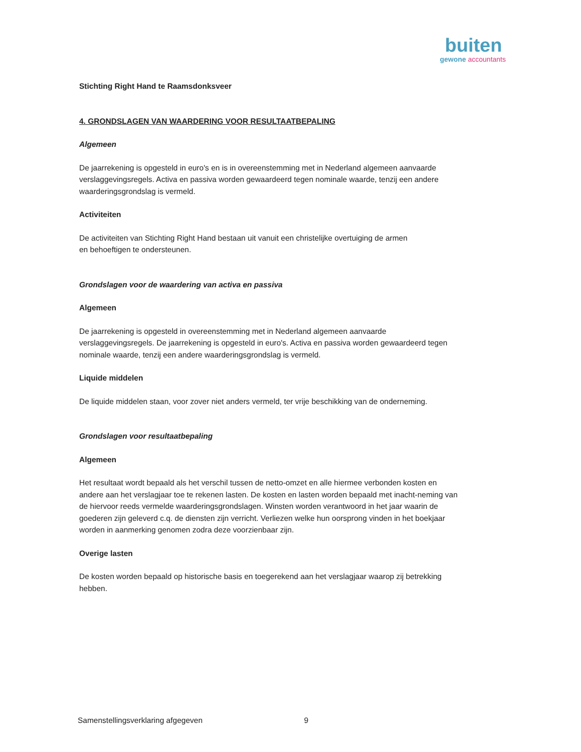buiten
gewone accountants
Stichting Right Hand te Raamsdonksveer
4. GRONDSLAGEN VAN WAARDERING VOOR RESULTAATBEPALING
Algemeen
De jaarrekening is opgesteld in euro's en is in overeenstemming met in Nederland algemeen aanvaarde verslaggevingsregels. Activa en passiva worden gewaardeerd tegen nominale waarde, tenzij een andere waarderingsgrondslag is vermeld.
Activiteiten
De activiteiten van Stichting Right Hand bestaan uit vanuit een christelijke overtuiging de armen
en behoeftigen te ondersteunen.
Grondslagen voor de waardering van activa en passiva
Algemeen
De jaarrekening is opgesteld in overeenstemming met in Nederland algemeen aanvaarde verslaggevingsregels. De jaarrekening is opgesteld in euro's. Activa en passiva worden gewaardeerd tegen nominale waarde, tenzij een andere waarderingsgrondslag is vermeld.
Liquide middelen
De liquide middelen staan, voor zover niet anders vermeld, ter vrije beschikking van de onderneming.
Grondslagen voor resultaatbepaling
Algemeen
Het resultaat wordt bepaald als het verschil tussen de netto-omzet en alle hiermee verbonden kosten en andere aan het verslagjaar toe te rekenen lasten. De kosten en lasten worden bepaald met inacht-neming van de hiervoor reeds vermelde waarderingsgrondslagen. Winsten worden verantwoord in het jaar waarin de goederen zijn geleverd c.q. de diensten zijn verricht. Verliezen welke hun oorsprong vinden in het boekjaar worden in aanmerking genomen zodra deze voorzienbaar zijn.
Overige lasten
De kosten worden bepaald op historische basis en toegerekend aan het verslagjaar waarop zij betrekking hebben.
Samenstellingsverklaring afgegeven 9